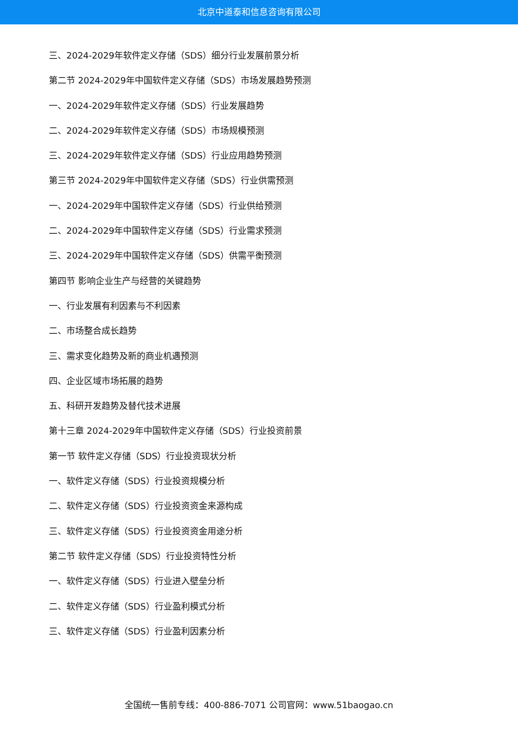北京中道泰和信息咨询有限公司
三、2024-2029年软件定义存储（SDS）细分行业发展前景分析
第二节 2024-2029年中国软件定义存储（SDS）市场发展趋势预测
一、2024-2029年软件定义存储（SDS）行业发展趋势
二、2024-2029年软件定义存储（SDS）市场规模预测
三、2024-2029年软件定义存储（SDS）行业应用趋势预测
第三节 2024-2029年中国软件定义存储（SDS）行业供需预测
一、2024-2029年中国软件定义存储（SDS）行业供给预测
二、2024-2029年中国软件定义存储（SDS）行业需求预测
三、2024-2029年中国软件定义存储（SDS）供需平衡预测
第四节 影响企业生产与经营的关键趋势
一、行业发展有利因素与不利因素
二、市场整合成长趋势
三、需求变化趋势及新的商业机遇预测
四、企业区域市场拓展的趋势
五、科研开发趋势及替代技术进展
第十三章 2024-2029年中国软件定义存储（SDS）行业投资前景
第一节 软件定义存储（SDS）行业投资现状分析
一、软件定义存储（SDS）行业投资规模分析
二、软件定义存储（SDS）行业投资资金来源构成
三、软件定义存储（SDS）行业投资资金用途分析
第二节 软件定义存储（SDS）行业投资特性分析
一、软件定义存储（SDS）行业进入壁垒分析
二、软件定义存储（SDS）行业盈利模式分析
三、软件定义存储（SDS）行业盈利因素分析
全国统一售前专线：400-886-7071 公司官网：www.51baogao.cn